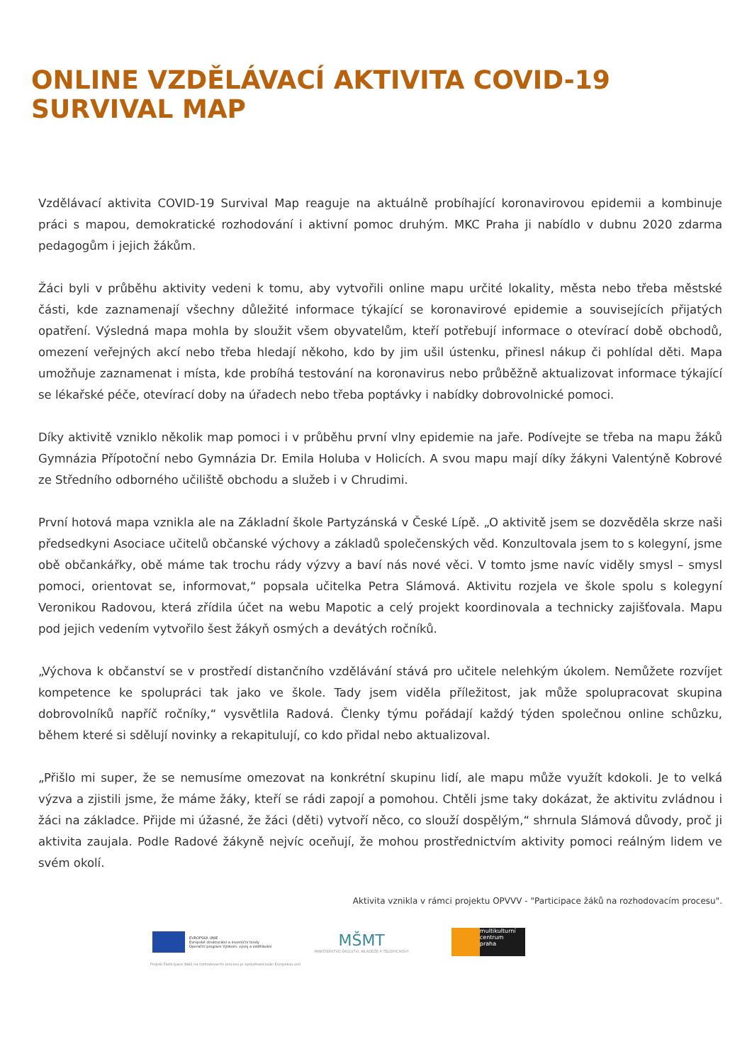ONLINE VZDĚLÁVACÍ AKTIVITA COVID-19
SURVIVAL MAP
Vzdělávací aktivita COVID-19 Survival Map reaguje na aktuálně probíhající koronavirovou epidemii a kombinuje práci s mapou, demokratické rozhodování i aktivní pomoc druhým. MKC Praha ji nabídlo v dubnu 2020 zdarma pedagogům i jejich žákům.
Žáci byli v průběhu aktivity vedeni k tomu, aby vytvořili online mapu určité lokality, města nebo třeba městské části, kde zaznamenají všechny důležité informace týkající se koronavirové epidemie a souvisejících přijatých opatření. Výsledná mapa mohla by sloužit všem obyvatelům, kteří potřebují informace o otevírací době obchodů, omezení veřejných akcí nebo třeba hledají někoho, kdo by jim ušil ústenku, přinesl nákup či pohlídal děti. Mapa umožňuje zaznamenat i místa, kde probíhá testování na koronavirus nebo průběžně aktualizovat informace týkající se lékařské péče, otevírací doby na úřadech nebo třeba poptávky i nabídky dobrovolnické pomoci.
Díky aktivitě vzniklo několik map pomoci i v průběhu první vlny epidemie na jaře. Podívejte se třeba na mapu žáků Gymnázia Přípotoční nebo Gymnázia Dr. Emila Holuba v Holicích. A svou mapu mají díky žákyni Valentýně Kobrové ze Středního odborného učiliště obchodu a služeb i v Chrudimi.
První hotová mapa vznikla ale na Základní škole Partyzánská v České Lípě. „O aktivitě jsem se dozvěděla skrze naši předsedkyni Asociace učitelů občanské výchovy a základů společenských věd. Konzultovala jsem to s kolegyní, jsme obě občankářky, obě máme tak trochu rády výzvy a baví nás nové věci. V tomto jsme navíc viděly smysl – smysl pomoci, orientovat se, informovat,“ popsala učitelka Petra Slámová. Aktivitu rozjela ve škole spolu s kolegyní Veronikou Radovou, která zřídila účet na webu Mapotic a celý projekt koordinovala a technicky zajišťovala. Mapu pod jejich vedením vytvořilo šest žákyň osmých a devátých ročníků.
„Výchova k občanství se v prostředí distančního vzdělávání stává pro učitele nelehkým úkolem. Nemůžete rozvíjet kompetence ke spolupráci tak jako ve škole. Tady jsem viděla příležitost, jak může spolupracovat skupina dobrovolníků napříč ročníky,“ vysvětlila Radová. Členky týmu pořádají každý týden společnou online schůzku, během které si sdělují novinky a rekapitulují, co kdo přidal nebo aktualizoval.
„Přišlo mi super, že se nemusíme omezovat na konkrétní skupinu lidí, ale mapu může využít kdokoli. Je to velká výzva a zjistili jsme, že máme žáky, kteří se rádi zapojí a pomohou. Chtěli jsme taky dokázat, že aktivitu zvládnou i žáci na základce. Přijde mi úžasné, že žáci (děti) vytvoří něco, co slouží dospělým,“ shrnula Slámová důvody, proč ji aktivita zaujala. Podle Radové žákyně nejvíc oceňují, že mohou prostřednictvím aktivity pomoci reálným lidem ve svém okolí.
Aktivita vznikla v rámci projektu OPVVV - "Participace žáků na rozhodovacím procesu".
EVROPSKÁ UNIE
Evropské strukturální a investiční fondy
Operační program Výzkum, vývoj a vzdělávání
MŠMT
MINISTERSTVO ŠKOLSTVÍ, MLÁDEŽE A TĚLOVÝCHOVY
multikulturní
centrum
praha
Projekt Participace žáků na rozhodovacím procesu je spolufinancován Evropskou unií